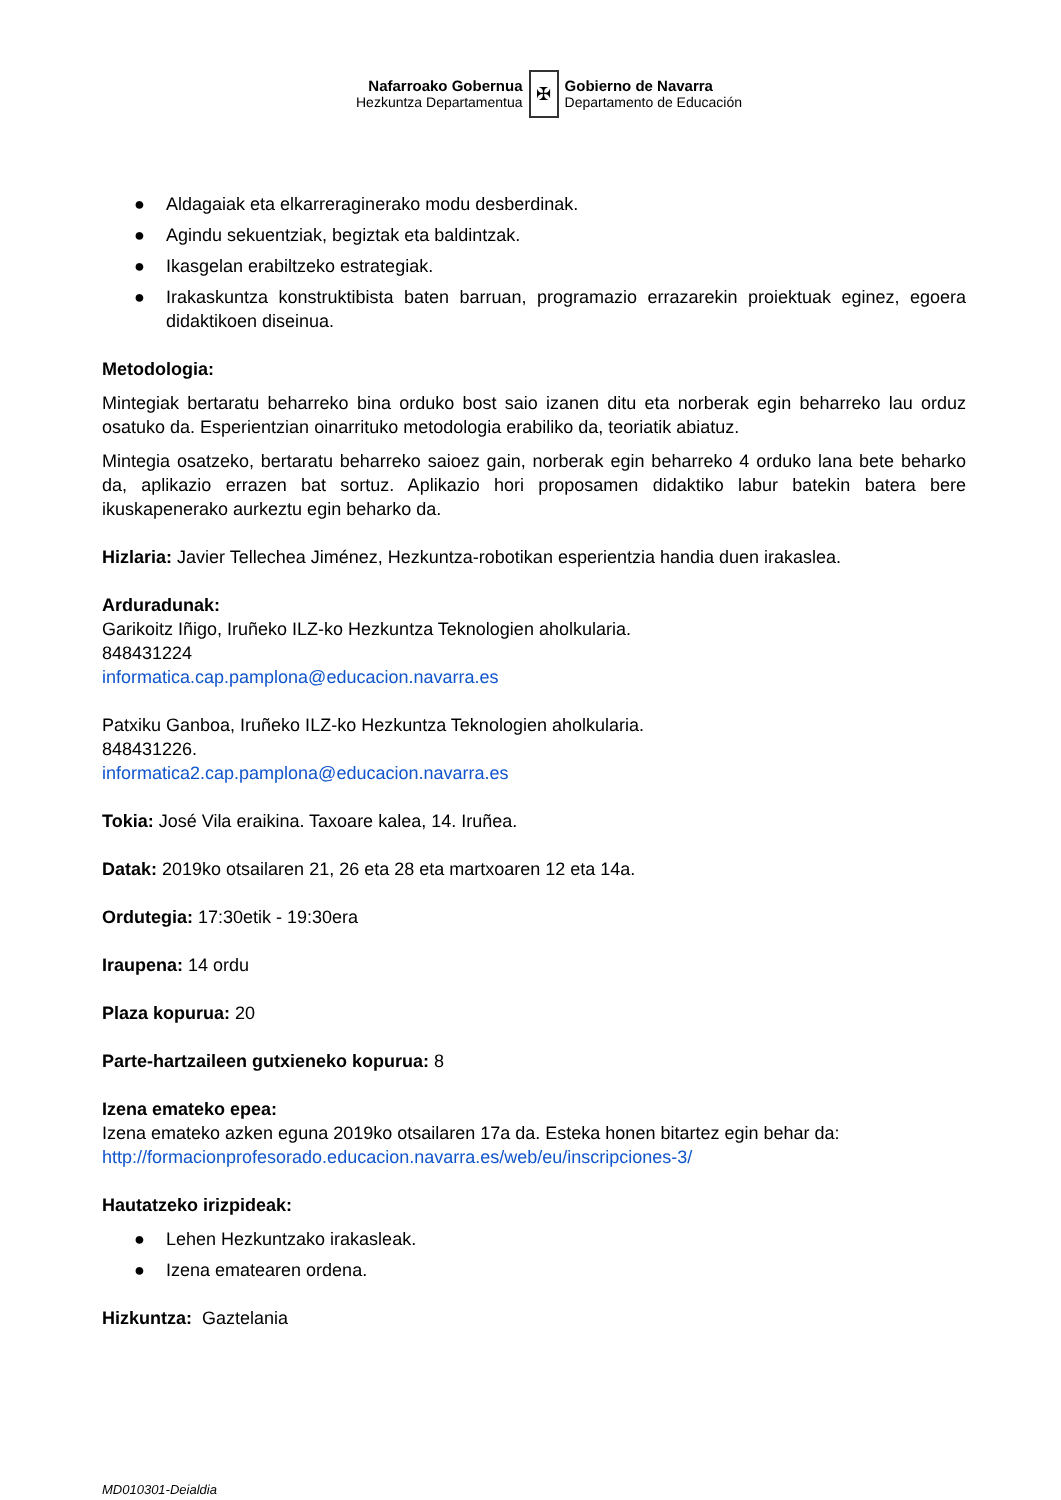Nafarroako Gobernua
Hezkuntza Departamentua
✠
Gobierno de Navarra
Departamento de Educación
● Aldagaiak eta elkarreraginerako modu desberdinak.
● Agindu sekuentziak, begiztak eta baldintzak.
● Ikasgelan erabiltzeko estrategiak.
● Irakaskuntza konstruktibista baten barruan, programazio errazarekin proiektuak eginez, egoera didaktikoen diseinua.
Metodologia:
Mintegiak bertaratu beharreko bina orduko bost saio izanen ditu eta norberak egin beharreko lau orduz osatuko da. Esperientzian oinarrituko metodologia erabiliko da, teoriatik abiatuz.
Mintegia osatzeko, bertaratu beharreko saioez gain, norberak egin beharreko 4 orduko lana bete beharko da, aplikazio errazen bat sortuz. Aplikazio hori proposamen didaktiko labur batekin batera bere ikuskapenerako aurkeztu egin beharko da.
Hizlaria: Javier Tellechea Jiménez, Hezkuntza-robotikan esperientzia handia duen irakaslea.
Arduradunak:
Garikoitz Iñigo, Iruñeko ILZ-ko Hezkuntza Teknologien aholkularia.
848431224
informatica.cap.pamplona@educacion.navarra.es
Patxiku Ganboa, Iruñeko ILZ-ko Hezkuntza Teknologien aholkularia.
848431226.
informatica2.cap.pamplona@educacion.navarra.es
Tokia: José Vila eraikina. Taxoare kalea, 14. Iruñea.
Datak: 2019ko otsailaren 21, 26 eta 28 eta martxoaren 12 eta 14a.
Ordutegia: 17:30etik - 19:30era
Iraupena: 14 ordu
Plaza kopurua: 20
Parte-hartzaileen gutxieneko kopurua: 8
Izena emateko epea:
Izena emateko azken eguna 2019ko otsailaren 17a da. Esteka honen bitartez egin behar da:
http://formacionprofesorado.educacion.navarra.es/web/eu/inscripciones-3/
Hautatzeko irizpideak:
● Lehen Hezkuntzako irakasleak.
● Izena ematearen ordena.
Hizkuntza: Gaztelania
MD010301-Deialdia